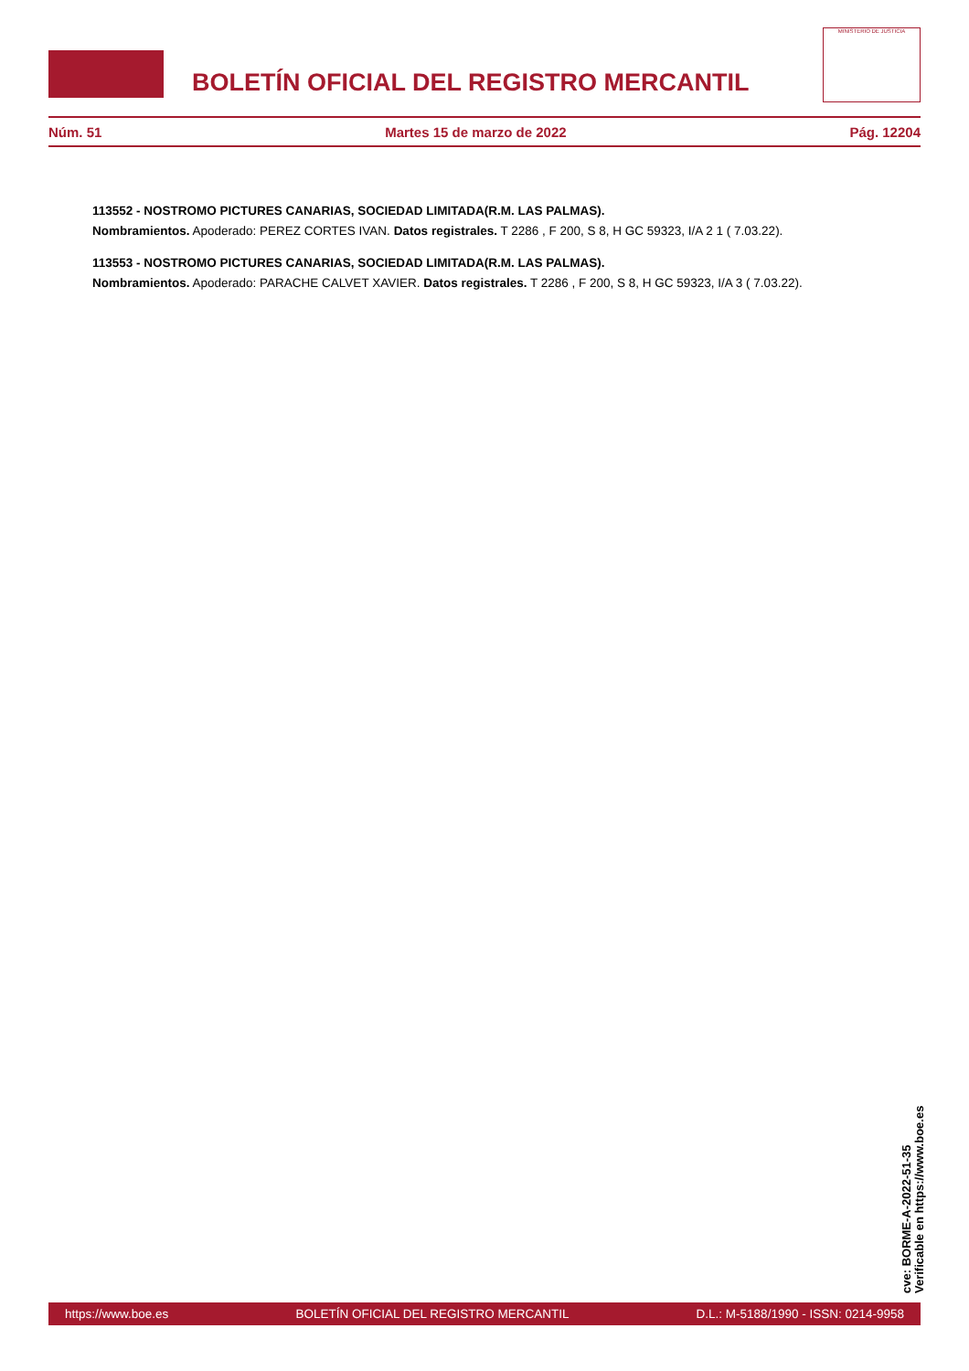BOLETÍN OFICIAL DEL REGISTRO MERCANTIL
MINISTERIO DE JUSTICIA
Núm. 51 Martes 15 de marzo de 2022 Pág. 12204
113552 - NOSTROMO PICTURES CANARIAS, SOCIEDAD LIMITADA(R.M. LAS PALMAS).
Nombramientos. Apoderado: PEREZ CORTES IVAN. Datos registrales. T 2286 , F 200, S 8, H GC 59323, I/A 2 1 ( 7.03.22).
113553 - NOSTROMO PICTURES CANARIAS, SOCIEDAD LIMITADA(R.M. LAS PALMAS).
Nombramientos. Apoderado: PARACHE CALVET XAVIER. Datos registrales. T 2286 , F 200, S 8, H GC 59323, I/A 3 ( 7.03.22).
cve: BORME-A-2022-51-35
Verificable en https://www.boe.es
https://www.boe.es BOLETÍN OFICIAL DEL REGISTRO MERCANTIL D.L.: M-5188/1990 - ISSN: 0214-9958